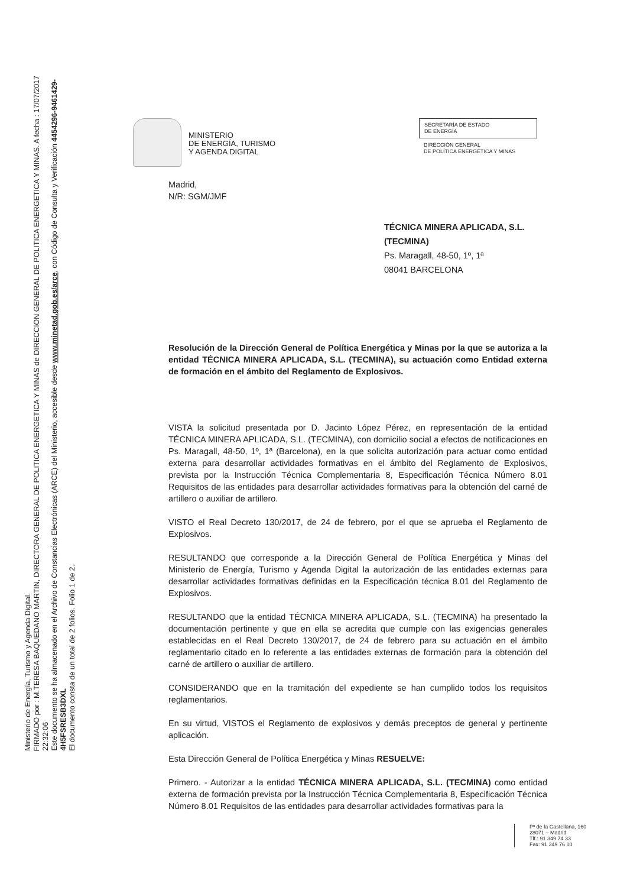Ministerio de Energía, Turismo y Agenda Digital.
FIRMADO por : M.TERESA BAQUEDANO MARTIN, DIRECTORA GENERAL DE POLITICA ENERGETICA Y MINAS de DIRECCION GENERAL DE POLITICA ENERGETICA Y MINAS. A fecha : 17/07/2017 22:32:06
Este documento se ha almacenado en el Archivo de Constancias Electrónicas (ARCE) del Ministerio, accesible desde www.minetad.gob.es/arce, con Código de Consulta y Verificación 4454296-9461429­4H5FSRESB3DXL
El documento consta de un total de 2 folios. Folio 1 de 2.
MINISTERIO
DE ENERGÍA, TURISMO
Y AGENDA DIGITAL
SECRETARÍA DE ESTADO
DE ENERGÍA
DIRECCIÓN GENERAL
DE POLÍTICA ENERGÉTICA Y MINAS
Madrid,
N/R: SGM/JMF
TÉCNICA MINERA APLICADA, S.L.
(TECMINA)
Ps. Maragall, 48-50, 1º, 1ª
08041 BARCELONA
Resolución de la Dirección General de Política Energética y Minas por la que se autoriza a la entidad TÉCNICA MINERA APLICADA, S.L. (TECMINA), su actuación como Entidad externa de formación en el ámbito del Reglamento de Explosivos.
VISTA la solicitud presentada por D. Jacinto López Pérez, en representación de la entidad TÉCNICA MINERA APLICADA, S.L. (TECMINA), con domicilio social a efectos de notificaciones en Ps. Maragall, 48-50, 1º, 1ª (Barcelona), en la que solicita autorización para actuar como entidad externa para desarrollar actividades formativas en el ámbito del Reglamento de Explosivos, prevista por la Instrucción Técnica Complementaria 8, Especificación Técnica Número 8.01 Requisitos de las entidades para desarrollar actividades formativas para la obtención del carné de artillero o auxiliar de artillero.
VISTO el Real Decreto 130/2017, de 24 de febrero, por el que se aprueba el Reglamento de Explosivos.
RESULTANDO que corresponde a la Dirección General de Política Energética y Minas del Ministerio de Energía, Turismo y Agenda Digital la autorización de las entidades externas para desarrollar actividades formativas definidas en la Especificación técnica 8.01 del Reglamento de Explosivos.
RESULTANDO que la entidad TÉCNICA MINERA APLICADA, S.L. (TECMINA) ha presentado la documentación pertinente y que en ella se acredita que cumple con las exigencias generales establecidas en el Real Decreto 130/2017, de 24 de febrero para su actuación en el ámbito reglamentario citado en lo referente a las entidades externas de formación para la obtención del carné de artillero o auxiliar de artillero.
CONSIDERANDO que en la tramitación del expediente se han cumplido todos los requisitos reglamentarios.
En su virtud, VISTOS el Reglamento de explosivos y demás preceptos de general y pertinente aplicación.
Esta Dirección General de Política Energética y Minas RESUELVE:
Primero. - Autorizar a la entidad TÉCNICA MINERA APLICADA, S.L. (TECMINA) como entidad externa de formación prevista por la Instrucción Técnica Complementaria 8, Especificación Técnica Número 8.01 Requisitos de las entidades para desarrollar actividades formativas para la
Pº de la Castellana, 160
28071 – Madrid
Tlf.: 91 349 74 33
Fax: 91 349 76 10